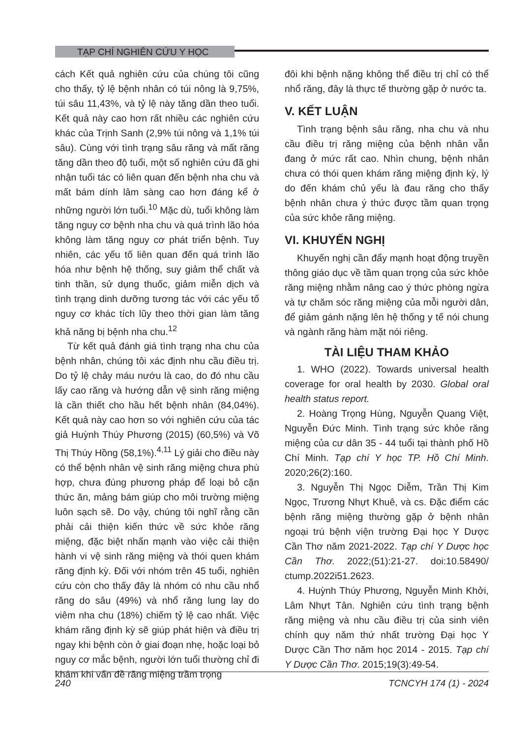TẠP CHÍ NGHIÊN CỨU Y HỌC
cách Kết quả nghiên cứu của chúng tôi cũng cho thấy, tỷ lệ bệnh nhân có túi nông là 9,75%, túi sâu 11,43%, và tỷ lệ này tăng dần theo tuổi. Kết quả này cao hơn rất nhiều các nghiên cứu khác của Trịnh Sanh (2,9% túi nông và 1,1% túi sâu). Cùng với tình trạng sâu răng và mất răng tăng dần theo độ tuổi, một số nghiên cứu đã ghi nhận tuổi tác có liên quan đến bệnh nha chu và mất bám dính lâm sàng cao hơn đáng kể ở những người lớn tuổi.<sup>10</sup> Mặc dù, tuổi không làm tăng nguy cơ bệnh nha chu và quá trình lão hóa không làm tăng nguy cơ phát triển bệnh. Tuy nhiên, các yếu tố liên quan đến quá trình lão hóa như bệnh hệ thống, suy giảm thể chất và tinh thần, sử dụng thuốc, giảm miễn dịch và tình trạng dinh dưỡng tương tác với các yếu tố nguy cơ khác tích lũy theo thời gian làm tăng khả năng bị bệnh nha chu.<sup>12</sup>
Từ kết quả đánh giá tình trạng nha chu của bệnh nhân, chúng tôi xác định nhu cầu điều trị. Do tỷ lệ chảy máu nướu là cao, do đó nhu cầu lấy cao răng và hướng dẫn vệ sinh răng miệng là cần thiết cho hầu hết bệnh nhân (84,04%). Kết quả này cao hơn so với nghiên cứu của tác giả Huỳnh Thúy Phương (2015) (60,5%) và Võ Thị Thúy Hồng (58,1%).<sup>4,11</sup> Lý giải cho điều này có thể bệnh nhân vệ sinh răng miệng chưa phù hợp, chưa đúng phương pháp để loại bỏ cặn thức ăn, mảng bám giúp cho môi trường miệng luôn sạch sẽ. Do vậy, chúng tôi nghĩ rằng cần phải cải thiện kiến thức về sức khỏe răng miệng, đặc biệt nhấn mạnh vào việc cải thiện hành vi vệ sinh răng miệng và thói quen khám răng định kỳ. Đối với nhóm trên 45 tuổi, nghiên cứu còn cho thấy đây là nhóm có nhu cầu nhổ răng do sâu (49%) và nhổ răng lung lay do viêm nha chu (18%) chiếm tỷ lệ cao nhất. Việc khám răng định kỳ sẽ giúp phát hiện và điều trị ngay khi bệnh còn ở giai đoạn nhẹ, hoặc loại bỏ nguy cơ mắc bệnh, người lớn tuổi thường chỉ đi khám khi vấn đề răng miệng trầm trọng
đôi khi bệnh nặng không thể điều trị chỉ có thể nhổ răng, đây là thực tế thường gặp ở nước ta.
V. KẾT LUẬN
Tình trạng bệnh sâu răng, nha chu và nhu cầu điều trị răng miệng của bệnh nhân vẫn đang ở mức rất cao. Nhìn chung, bệnh nhân chưa có thói quen khám răng miệng định kỳ, lý do đến khám chủ yếu là đau răng cho thấy bệnh nhân chưa ý thức được tầm quan trọng của sức khỏe răng miệng.
VI. KHUYẾN NGHỊ
Khuyến nghị cần đẩy mạnh hoạt động truyền thông giáo dục về tầm quan trọng của sức khỏe răng miệng nhằm nâng cao ý thức phòng ngừa và tự chăm sóc răng miệng của mỗi người dân, để giảm gánh nặng lên hệ thống y tế nói chung và ngành răng hàm mặt nói riêng.
TÀI LIỆU THAM KHẢO
1. WHO (2022). Towards universal health coverage for oral health by 2030. Global oral health status report.
2. Hoàng Trọng Hùng, Nguyễn Quang Việt, Nguyễn Đức Minh. Tình trạng sức khỏe răng miệng của cư dân 35 - 44 tuổi tại thành phố Hồ Chí Minh. Tạp chí Y học TP. Hồ Chí Minh. 2020;26(2):160.
3. Nguyễn Thị Ngọc Diễm, Trần Thị Kim Ngọc, Trương Nhựt Khuê, và cs. Đặc điểm các bệnh răng miệng thường gặp ở bệnh nhân ngoại trú bệnh viện trường Đại học Y Dược Cần Thơ năm 2021-2022. Tạp chí Y Dược học Cần Thơ. 2022;(51):21-27. doi:10.58490/ ctump.2022i51.2623.
4. Huỳnh Thúy Phương, Nguyễn Minh Khởi, Lâm Nhựt Tân. Nghiên cứu tình trạng bệnh răng miệng và nhu cầu điều trị của sinh viên chính quy năm thứ nhất trường Đại học Y Dược Cần Thơ năm học 2014 - 2015. Tạp chí Y Dược Cần Thơ. 2015;19(3):49-54.
240 TCNCYH 174 (1) - 2024